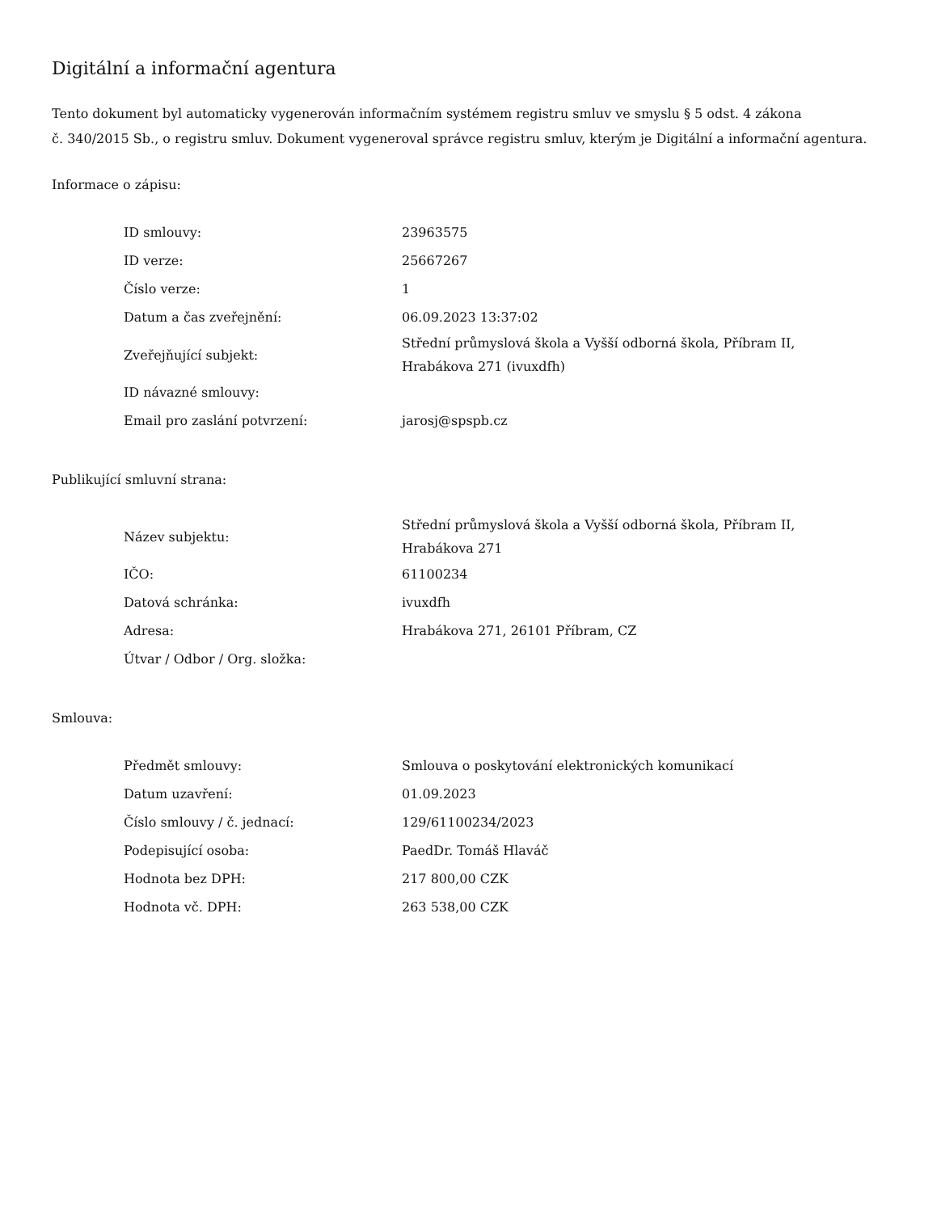Digitální a informační agentura
Tento dokument byl automaticky vygenerován informačním systémem registru smluv ve smyslu § 5 odst. 4 zákona
č. 340/2015 Sb., o registru smluv. Dokument vygeneroval správce registru smluv, kterým je Digitální a informační agentura.
Informace o zápisu:
| ID smlouvy: | 23963575 |
| ID verze: | 25667267 |
| Číslo verze: | 1 |
| Datum a čas zveřejnění: | 06.09.2023 13:37:02 |
| Zveřejňující subjekt: | Střední průmyslová škola a Vyšší odborná škola, Příbram II, Hrabákova 271 (ivuxdfh) |
| ID návazné smlouvy: | |
| Email pro zaslání potvrzení: | jarosj@spspb.cz |
Publikující smluvní strana:
| Název subjektu: | Střední průmyslová škola a Vyšší odborná škola, Příbram II, Hrabákova 271 |
| IČO: | 61100234 |
| Datová schránka: | ivuxdfh |
| Adresa: | Hrabákova 271, 26101 Příbram, CZ |
| Útvar / Odbor / Org. složka: | |
Smlouva:
| Předmět smlouvy: | Smlouva o poskytování elektronických komunikací |
| Datum uzavření: | 01.09.2023 |
| Číslo smlouvy / č. jednací: | 129/61100234/2023 |
| Podepisující osoba: | PaedDr. Tomáš Hlaváč |
| Hodnota bez DPH: | 217 800,00 CZK |
| Hodnota vč. DPH: | 263 538,00 CZK |